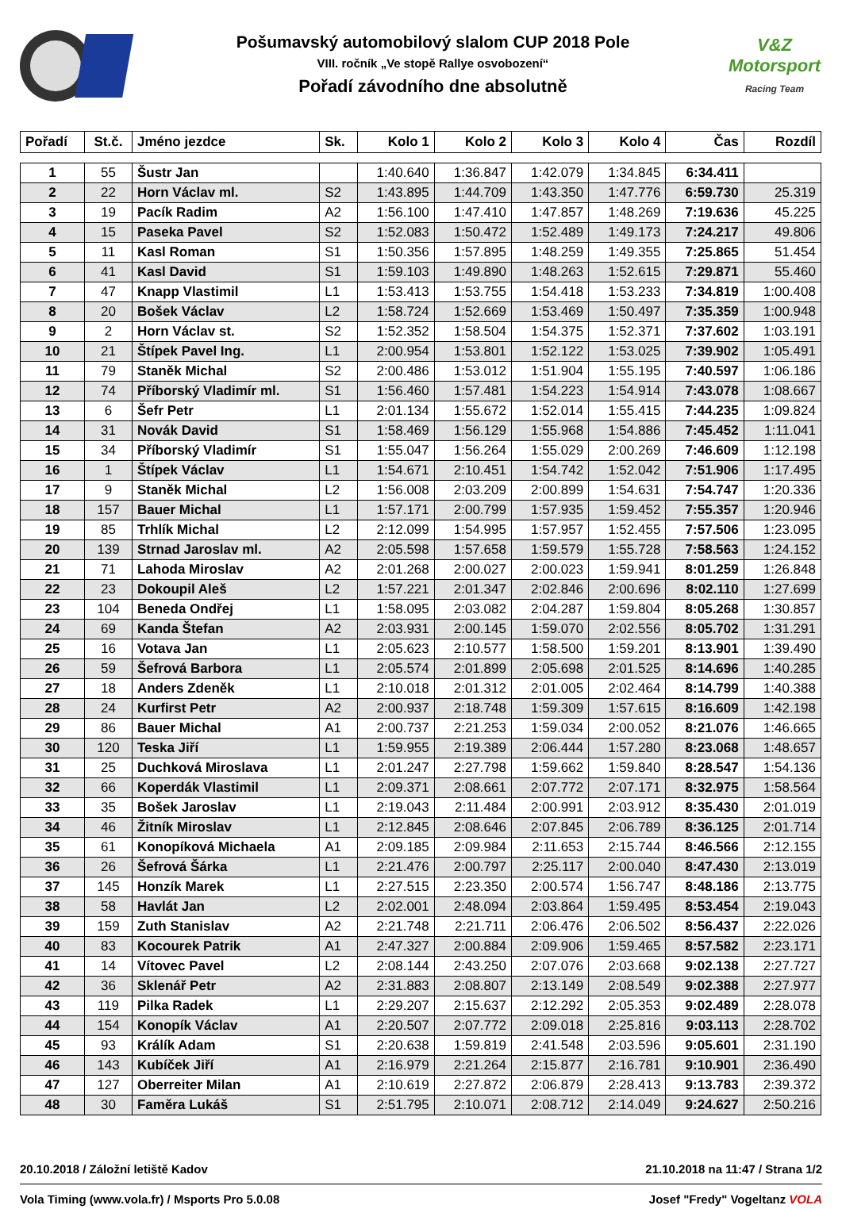Pošumavský automobilový slalom CUP 2018 Pole
VIII. ročník „Ve stopě Rallye osvobození“
Pořadí závodního dne absolutně
V&Z
Motorsport
Racing Team
| Pořadí | St.č. | Jméno jezdce | Sk. | Kolo 1 | Kolo 2 | Kolo 3 | Kolo 4 | Čas | Rozdíl |
| --- | --- | --- | --- | --- | --- | --- | --- | --- | --- |
| 1 | 55 | Šustr Jan | | 1:40.640 | 1:36.847 | 1:42.079 | 1:34.845 | 6:34.411 | |
| 2 | 22 | Horn Václav ml. | S2 | 1:43.895 | 1:44.709 | 1:43.350 | 1:47.776 | 6:59.730 | 25.319 |
| 3 | 19 | Pacík Radim | A2 | 1:56.100 | 1:47.410 | 1:47.857 | 1:48.269 | 7:19.636 | 45.225 |
| 4 | 15 | Paseka Pavel | S2 | 1:52.083 | 1:50.472 | 1:52.489 | 1:49.173 | 7:24.217 | 49.806 |
| 5 | 11 | Kasl Roman | S1 | 1:50.356 | 1:57.895 | 1:48.259 | 1:49.355 | 7:25.865 | 51.454 |
| 6 | 41 | Kasl David | S1 | 1:59.103 | 1:49.890 | 1:48.263 | 1:52.615 | 7:29.871 | 55.460 |
| 7 | 47 | Knapp Vlastimil | L1 | 1:53.413 | 1:53.755 | 1:54.418 | 1:53.233 | 7:34.819 | 1:00.408 |
| 8 | 20 | Bošek Václav | L2 | 1:58.724 | 1:52.669 | 1:53.469 | 1:50.497 | 7:35.359 | 1:00.948 |
| 9 | 2 | Horn Václav st. | S2 | 1:52.352 | 1:58.504 | 1:54.375 | 1:52.371 | 7:37.602 | 1:03.191 |
| 10 | 21 | Štípek Pavel Ing. | L1 | 2:00.954 | 1:53.801 | 1:52.122 | 1:53.025 | 7:39.902 | 1:05.491 |
| 11 | 79 | Staněk Michal | S2 | 2:00.486 | 1:53.012 | 1:51.904 | 1:55.195 | 7:40.597 | 1:06.186 |
| 12 | 74 | Příborský Vladimír ml. | S1 | 1:56.460 | 1:57.481 | 1:54.223 | 1:54.914 | 7:43.078 | 1:08.667 |
| 13 | 6 | Šefr Petr | L1 | 2:01.134 | 1:55.672 | 1:52.014 | 1:55.415 | 7:44.235 | 1:09.824 |
| 14 | 31 | Novák David | S1 | 1:58.469 | 1:56.129 | 1:55.968 | 1:54.886 | 7:45.452 | 1:11.041 |
| 15 | 34 | Příborský Vladimír | S1 | 1:55.047 | 1:56.264 | 1:55.029 | 2:00.269 | 7:46.609 | 1:12.198 |
| 16 | 1 | Štípek Václav | L1 | 1:54.671 | 2:10.451 | 1:54.742 | 1:52.042 | 7:51.906 | 1:17.495 |
| 17 | 9 | Staněk Michal | L2 | 1:56.008 | 2:03.209 | 2:00.899 | 1:54.631 | 7:54.747 | 1:20.336 |
| 18 | 157 | Bauer Michal | L1 | 1:57.171 | 2:00.799 | 1:57.935 | 1:59.452 | 7:55.357 | 1:20.946 |
| 19 | 85 | Trhlík Michal | L2 | 2:12.099 | 1:54.995 | 1:57.957 | 1:52.455 | 7:57.506 | 1:23.095 |
| 20 | 139 | Strnad Jaroslav ml. | A2 | 2:05.598 | 1:57.658 | 1:59.579 | 1:55.728 | 7:58.563 | 1:24.152 |
| 21 | 71 | Lahoda Miroslav | A2 | 2:01.268 | 2:00.027 | 2:00.023 | 1:59.941 | 8:01.259 | 1:26.848 |
| 22 | 23 | Dokoupil Aleš | L2 | 1:57.221 | 2:01.347 | 2:02.846 | 2:00.696 | 8:02.110 | 1:27.699 |
| 23 | 104 | Beneda Ondřej | L1 | 1:58.095 | 2:03.082 | 2:04.287 | 1:59.804 | 8:05.268 | 1:30.857 |
| 24 | 69 | Kanda Štefan | A2 | 2:03.931 | 2:00.145 | 1:59.070 | 2:02.556 | 8:05.702 | 1:31.291 |
| 25 | 16 | Votava Jan | L1 | 2:05.623 | 2:10.577 | 1:58.500 | 1:59.201 | 8:13.901 | 1:39.490 |
| 26 | 59 | Šefrová Barbora | L1 | 2:05.574 | 2:01.899 | 2:05.698 | 2:01.525 | 8:14.696 | 1:40.285 |
| 27 | 18 | Anders Zdeněk | L1 | 2:10.018 | 2:01.312 | 2:01.005 | 2:02.464 | 8:14.799 | 1:40.388 |
| 28 | 24 | Kurfirst Petr | A2 | 2:00.937 | 2:18.748 | 1:59.309 | 1:57.615 | 8:16.609 | 1:42.198 |
| 29 | 86 | Bauer Michal | A1 | 2:00.737 | 2:21.253 | 1:59.034 | 2:00.052 | 8:21.076 | 1:46.665 |
| 30 | 120 | Teska Jiří | L1 | 1:59.955 | 2:19.389 | 2:06.444 | 1:57.280 | 8:23.068 | 1:48.657 |
| 31 | 25 | Duchková Miroslava | L1 | 2:01.247 | 2:27.798 | 1:59.662 | 1:59.840 | 8:28.547 | 1:54.136 |
| 32 | 66 | Koperdák Vlastimil | L1 | 2:09.371 | 2:08.661 | 2:07.772 | 2:07.171 | 8:32.975 | 1:58.564 |
| 33 | 35 | Bošek Jaroslav | L1 | 2:19.043 | 2:11.484 | 2:00.991 | 2:03.912 | 8:35.430 | 2:01.019 |
| 34 | 46 | Žitník Miroslav | L1 | 2:12.845 | 2:08.646 | 2:07.845 | 2:06.789 | 8:36.125 | 2:01.714 |
| 35 | 61 | Konopíková Michaela | A1 | 2:09.185 | 2:09.984 | 2:11.653 | 2:15.744 | 8:46.566 | 2:12.155 |
| 36 | 26 | Šefrová Šárka | L1 | 2:21.476 | 2:00.797 | 2:25.117 | 2:00.040 | 8:47.430 | 2:13.019 |
| 37 | 145 | Honzík Marek | L1 | 2:27.515 | 2:23.350 | 2:00.574 | 1:56.747 | 8:48.186 | 2:13.775 |
| 38 | 58 | Havlát Jan | L2 | 2:02.001 | 2:48.094 | 2:03.864 | 1:59.495 | 8:53.454 | 2:19.043 |
| 39 | 159 | Zuth Stanislav | A2 | 2:21.748 | 2:21.711 | 2:06.476 | 2:06.502 | 8:56.437 | 2:22.026 |
| 40 | 83 | Kocourek Patrik | A1 | 2:47.327 | 2:00.884 | 2:09.906 | 1:59.465 | 8:57.582 | 2:23.171 |
| 41 | 14 | Vítovec Pavel | L2 | 2:08.144 | 2:43.250 | 2:07.076 | 2:03.668 | 9:02.138 | 2:27.727 |
| 42 | 36 | Sklenář Petr | A2 | 2:31.883 | 2:08.807 | 2:13.149 | 2:08.549 | 9:02.388 | 2:27.977 |
| 43 | 119 | Pilka Radek | L1 | 2:29.207 | 2:15.637 | 2:12.292 | 2:05.353 | 9:02.489 | 2:28.078 |
| 44 | 154 | Konopík Václav | A1 | 2:20.507 | 2:07.772 | 2:09.018 | 2:25.816 | 9:03.113 | 2:28.702 |
| 45 | 93 | Králík Adam | S1 | 2:20.638 | 1:59.819 | 2:41.548 | 2:03.596 | 9:05.601 | 2:31.190 |
| 46 | 143 | Kubíček Jiří | A1 | 2:16.979 | 2:21.264 | 2:15.877 | 2:16.781 | 9:10.901 | 2:36.490 |
| 47 | 127 | Oberreiter Milan | A1 | 2:10.619 | 2:27.872 | 2:06.879 | 2:28.413 | 9:13.783 | 2:39.372 |
| 48 | 30 | Faměra Lukáš | S1 | 2:51.795 | 2:10.071 | 2:08.712 | 2:14.049 | 9:24.627 | 2:50.216 |
20.10.2018 / Záložní letiště Kadov 21.10.2018 na 11:47 / Strana 1/2
Vola Timing (www.vola.fr) / Msports Pro 5.0.08 Josef "Fredy" Vogeltanz VOLA